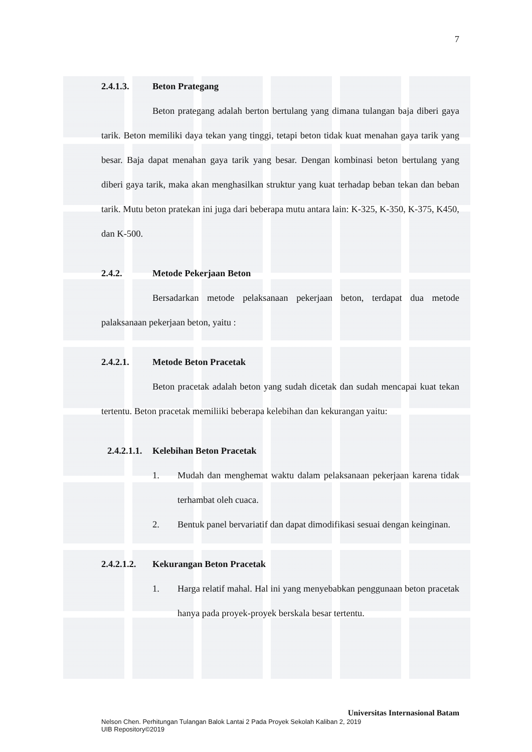7
2.4.1.3. Beton Prategang
Beton prategang adalah berton bertulang yang dimana tulangan baja diberi gaya tarik. Beton memiliki daya tekan yang tinggi, tetapi beton tidak kuat menahan gaya tarik yang besar. Baja dapat menahan gaya tarik yang besar. Dengan kombinasi beton bertulang yang diberi gaya tarik, maka akan menghasilkan struktur yang kuat terhadap beban tekan dan beban tarik. Mutu beton pratekan ini juga dari beberapa mutu antara lain: K-325, K-350, K-375, K450, dan K-500.
2.4.2. Metode Pekerjaan Beton
Bersadarkan metode pelaksanaan pekerjaan beton, terdapat dua metode palaksanaan pekerjaan beton, yaitu :
2.4.2.1. Metode Beton Pracetak
Beton pracetak adalah beton yang sudah dicetak dan sudah mencapai kuat tekan tertentu. Beton pracetak memiliiki beberapa kelebihan dan kekurangan yaitu:
2.4.2.1.1. Kelebihan Beton Pracetak
1. Mudah dan menghemat waktu dalam pelaksanaan pekerjaan karena tidak terhambat oleh cuaca.
2. Bentuk panel bervariatif dan dapat dimodifikasi sesuai dengan keinginan.
2.4.2.1.2. Kekurangan Beton Pracetak
1. Harga relatif mahal. Hal ini yang menyebabkan penggunaan beton pracetak hanya pada proyek-proyek berskala besar tertentu.
Universitas Internasional Batam
Nelson Chen. Perhitungan Tulangan Balok Lantai 2 Pada Proyek Sekolah Kaliban 2, 2019
UIB Repository©2019